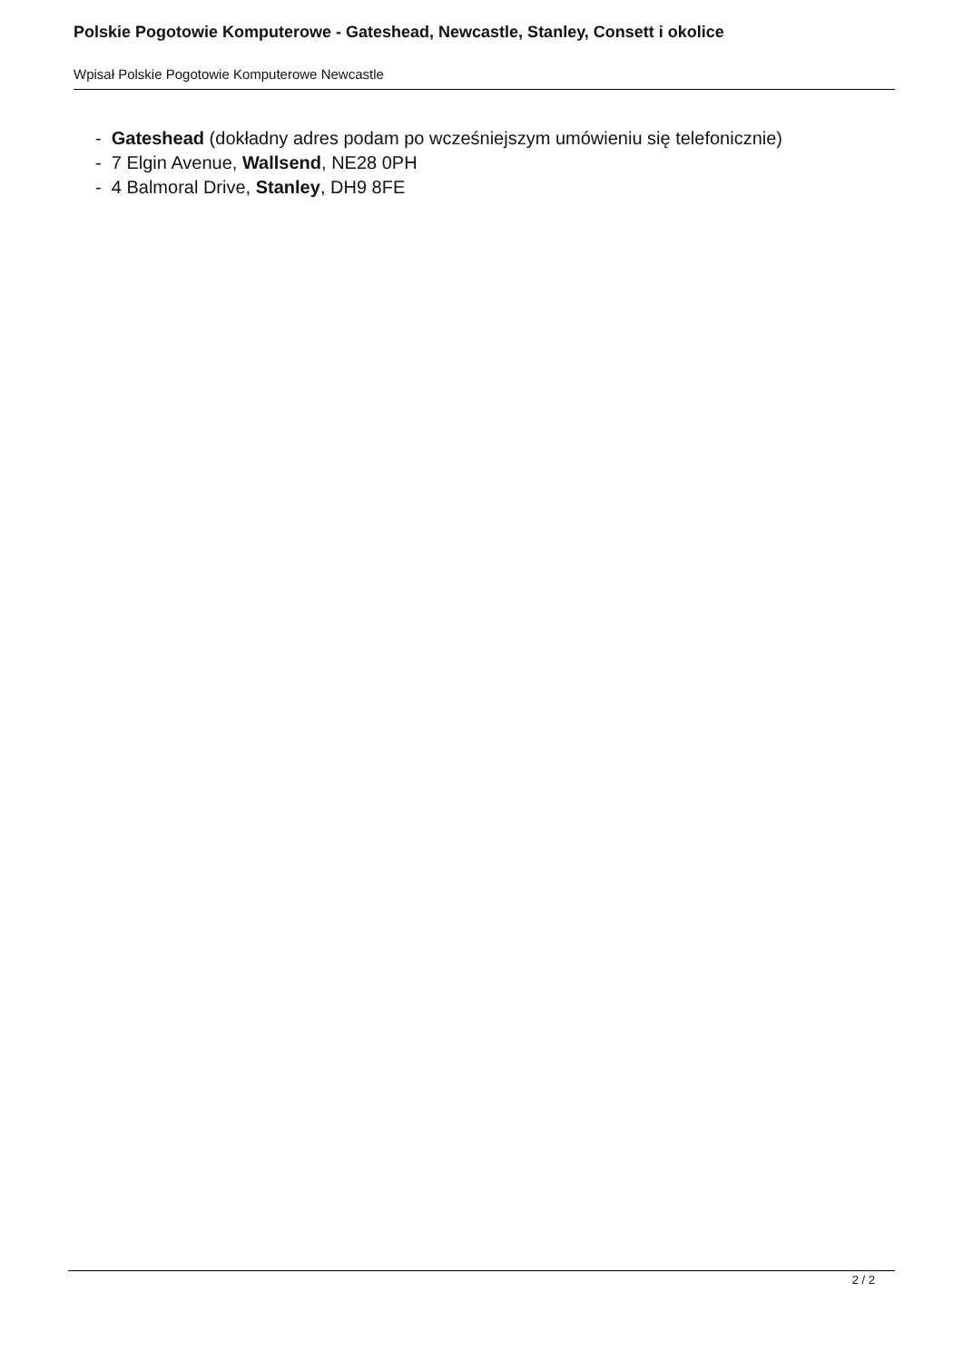Polskie Pogotowie Komputerowe - Gateshead, Newcastle, Stanley, Consett i okolice
Wpisał Polskie Pogotowie Komputerowe Newcastle
- Gateshead (dokładny adres podam po wcześniejszym umówieniu się telefonicznie)
- 7 Elgin Avenue, Wallsend, NE28 0PH
- 4 Balmoral Drive, Stanley, DH9 8FE
2 / 2